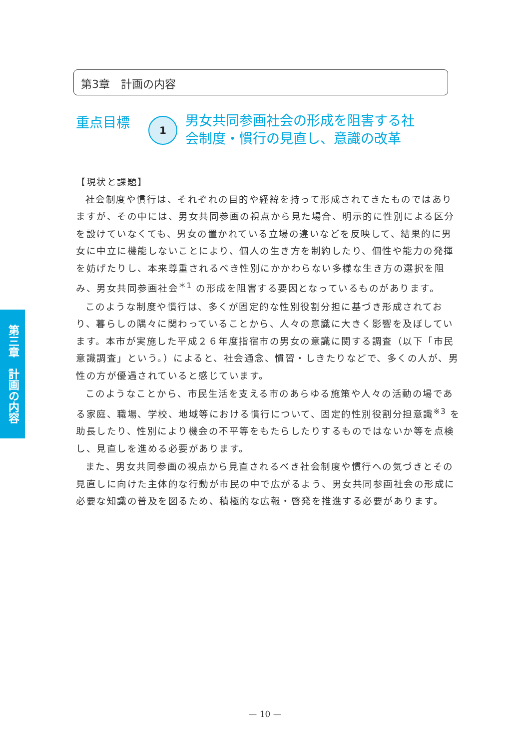第3章　計画の内容
重点目標
1
男女共同参画社会の形成を阻害する社
会制度・慣行の見直し、意識の改革
【現状と課題】
社会制度や慣行は、それぞれの目的や経緯を持って形成されてきたものではありますが、その中には、男女共同参画の視点から見た場合、明示的に性別による区分を設けていなくても、男女の置かれている立場の違いなどを反映して、結果的に男女に中立に機能しないことにより、個人の生き方を制約したり、個性や能力の発揮を妨げたりし、本来尊重されるべき性別にかかわらない多様な生き方の選択を阻み、男女共同参画社会<sup>＊1</sup> の形成を阻害する要因となっているものがあります。
このような制度や慣行は、多くが固定的な性別役割分担に基づき形成されており、暮らしの隅々に関わっていることから、人々の意識に大きく影響を及ぼしています。本市が実施した平成２６年度指宿市の男女の意識に関する調査（以下「市民意識調査」という。）によると、社会通念、慣習・しきたりなどで、多くの人が、男性の方が優遇されていると感じています。
このようなことから、市民生活を支える市のあらゆる施策や人々の活動の場である家庭、職場、学校、地域等における慣行について、固定的性別役割分担意識<sup>※3</sup> を助長したり、性別により機会の不平等をもたらしたりするものではないか等を点検し、見直しを進める必要があります。
また、男女共同参画の視点から見直されるべき社会制度や慣行への気づきとその見直しに向けた主体的な行動が市民の中で広がるよう、男女共同参画社会の形成に必要な知識の普及を図るため、積極的な広報・啓発を推進する必要があります。
第三章　計画の内容
— 10 —